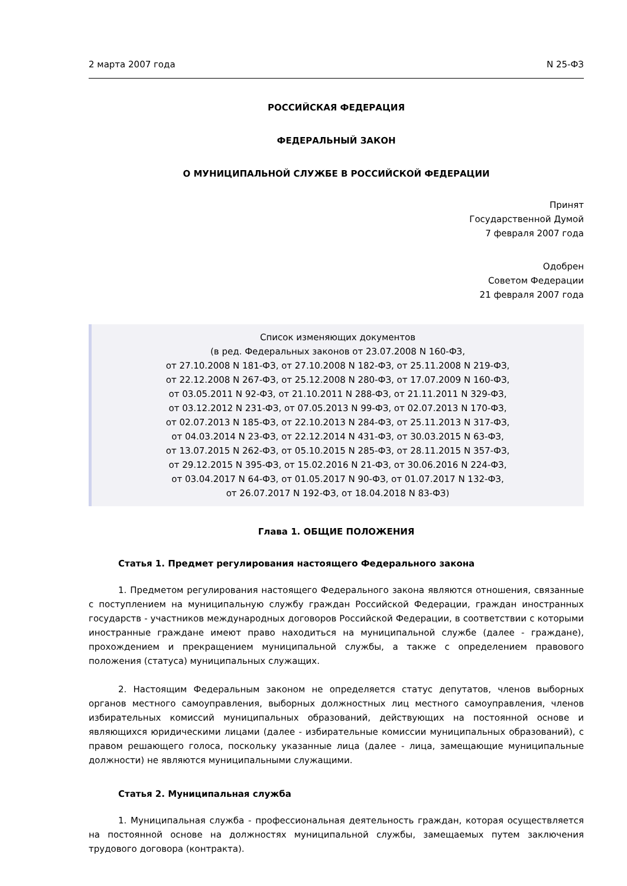2 марта 2007 года N 25-ФЗ
РОССИЙСКАЯ ФЕДЕРАЦИЯ
ФЕДЕРАЛЬНЫЙ ЗАКОН
О МУНИЦИПАЛЬНОЙ СЛУЖБЕ В РОССИЙСКОЙ ФЕДЕРАЦИИ
Принят
Государственной Думой
7 февраля 2007 года
Одобрен
Советом Федерации
21 февраля 2007 года
Список изменяющих документов
(в ред. Федеральных законов от 23.07.2008 N 160-ФЗ,
от 27.10.2008 N 181-ФЗ, от 27.10.2008 N 182-ФЗ, от 25.11.2008 N 219-ФЗ,
от 22.12.2008 N 267-ФЗ, от 25.12.2008 N 280-ФЗ, от 17.07.2009 N 160-ФЗ,
от 03.05.2011 N 92-ФЗ, от 21.10.2011 N 288-ФЗ, от 21.11.2011 N 329-ФЗ,
от 03.12.2012 N 231-ФЗ, от 07.05.2013 N 99-ФЗ, от 02.07.2013 N 170-ФЗ,
от 02.07.2013 N 185-ФЗ, от 22.10.2013 N 284-ФЗ, от 25.11.2013 N 317-ФЗ,
от 04.03.2014 N 23-ФЗ, от 22.12.2014 N 431-ФЗ, от 30.03.2015 N 63-ФЗ,
от 13.07.2015 N 262-ФЗ, от 05.10.2015 N 285-ФЗ, от 28.11.2015 N 357-ФЗ,
от 29.12.2015 N 395-ФЗ, от 15.02.2016 N 21-ФЗ, от 30.06.2016 N 224-ФЗ,
от 03.04.2017 N 64-ФЗ, от 01.05.2017 N 90-ФЗ, от 01.07.2017 N 132-ФЗ,
от 26.07.2017 N 192-ФЗ, от 18.04.2018 N 83-ФЗ)
Глава 1. ОБЩИЕ ПОЛОЖЕНИЯ
Статья 1. Предмет регулирования настоящего Федерального закона
1. Предметом регулирования настоящего Федерального закона являются отношения, связанные с поступлением на муниципальную службу граждан Российской Федерации, граждан иностранных государств - участников международных договоров Российской Федерации, в соответствии с которыми иностранные граждане имеют право находиться на муниципальной службе (далее - граждане), прохождением и прекращением муниципальной службы, а также с определением правового положения (статуса) муниципальных служащих.
2. Настоящим Федеральным законом не определяется статус депутатов, членов выборных органов местного самоуправления, выборных должностных лиц местного самоуправления, членов избирательных комиссий муниципальных образований, действующих на постоянной основе и являющихся юридическими лицами (далее - избирательные комиссии муниципальных образований), с правом решающего голоса, поскольку указанные лица (далее - лица, замещающие муниципальные должности) не являются муниципальными служащими.
Статья 2. Муниципальная служба
1. Муниципальная служба - профессиональная деятельность граждан, которая осуществляется на постоянной основе на должностях муниципальной службы, замещаемых путем заключения трудового договора (контракта).